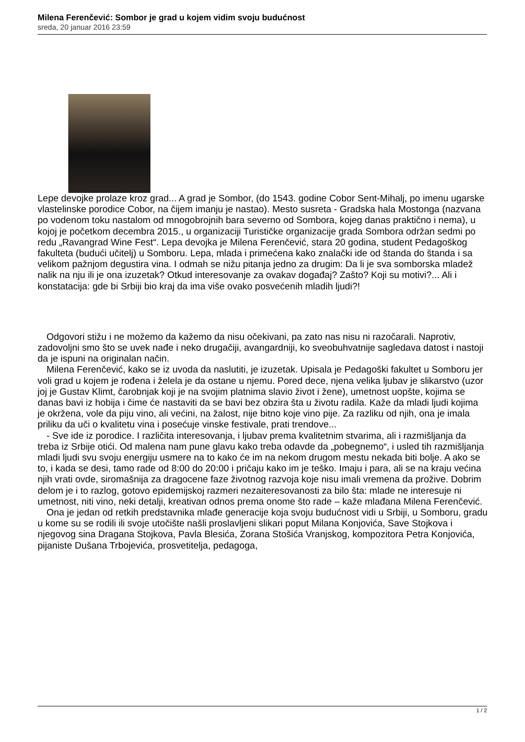Milena Ferenčević: Sombor je grad u kojem vidim svoju budućnost
sreda, 20 januar 2016 23:59
Lepe devojke prolaze kroz grad... A grad je Sombor, (do 1543. godine Cobor Sent-Mihalj, po imenu ugarske vlastelinske porodice Cobor, na čijem imanju je nastao). Mesto susreta - Gradska hala Mostonga (nazvana po vodenom toku nastalom od mnogobrojnih bara severno od Sombora, kojeg danas praktično i nema), u kojoj je početkom decembra 2015., u organizaciji Turističke organizacije grada Sombora održan sedmi po redu „Ravangrad Wine Fest“. Lepa devojka je Milena Ferenčević, stara 20 godina, student Pedagoškog fakulteta (budući učitelj) u Somboru. Lepa, mlada i primećena kako znalački ide od štanda do štanda i sa velikom pažnjom degustira vina. I odmah se nižu pitanja jedno za drugim: Da li je sva somborska mladež nalik na nju ili je ona izuzetak? Otkud interesovanje za ovakav događaj? Zašto? Koji su motivi?... Ali i konstatacija: gde bi Srbiji bio kraj da ima više ovako posvećenih mladih ljudi?!
Odgovori stižu i ne možemo da kažemo da nisu očekivani, pa zato nas nisu ni razočarali. Naprotiv, zadovoljni smo što se uvek nađe i neko drugačiji, avangardniji, ko sveobuhvatnije sagledava datost i nastoji da je ispuni na originalan način.
Milena Ferenčević, kako se iz uvoda da naslutiti, je izuzetak. Upisala je Pedagoški fakultet u Somboru jer voli grad u kojem je rođena i želela je da ostane u njemu. Pored dece, njena velika ljubav je slikarstvo (uzor joj je Gustav Klimt, čarobnjak koji je na svojim platnima slavio život i žene), umetnost uopšte, kojima se danas bavi iz hobija i čime će nastaviti da se bavi bez obzira šta u životu radila. Kaže da mladi ljudi kojima je okržena, vole da piju vino, ali većini, na žalost, nije bitno koje vino pije. Za razliku od njih, ona je imala priliku da uči o kvalitetu vina i posećuje vinske festivale, prati trendove...
- Sve ide iz porodice. I različita interesovanja, i ljubav prema kvalitetnim stvarima, ali i razmišljanja da treba iz Srbije otići. Od malena nam pune glavu kako treba odavde da „pobegnemo“, i usled tih razmišljanja mladi ljudi svu svoju energiju usmere na to kako će im na nekom drugom mestu nekada biti bolje. A ako se to, i kada se desi, tamo rade od 8:00 do 20:00 i pričaju kako im je teško. Imaju i para, ali se na kraju većina njih vrati ovde, siromašnija za dragocene faze životnog razvoja koje nisu imali vremena da prožive. Dobrim delom je i to razlog, gotovo epidemijskoj razmeri nezaiteresovanosti za bilo šta: mlade ne interesuje ni umetnost, niti vino, neki detalji, kreativan odnos prema onome što rade – kaže mlađana Milena Ferenčević.
Ona je jedan od retkih predstavnika mlađe generacije koja svoju budućnost vidi u Srbiji, u Somboru, gradu u kome su se rodili ili svoje utočište našli proslavljeni slikari poput Milana Konjovića, Save Stojkova i njegovog sina Dragana Stojkova, Pavla Blesića, Zorana Stošića Vranjskog, kompozitora Petra Konjovića, pijaniste Dušana Trbojevića, prosvetitelja, pedagoga,
1 / 2